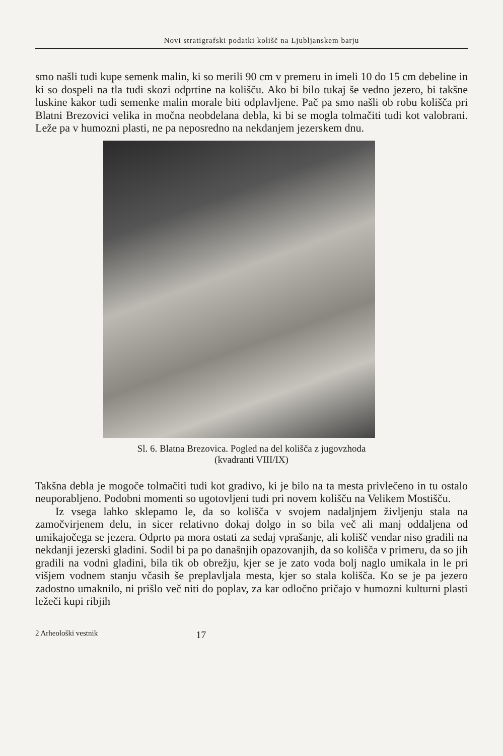Novi stratigrafski podatki kolišč na Ljubljanskem barju
smo našli tudi kupe semenk malin, ki so merili 90 cm v premeru in imeli 10 do 15 cm debeline in ki so dospeli na tla tudi skozi odprtine na kolišču. Ako bi bilo tukaj še vedno jezero, bi takšne luskine kakor tudi semenke malin morale biti odplavljene. Pač pa smo našli ob robu kolišča pri Blatni Brezovici velika in močna neobdelana debla, ki bi se mogla tolmačiti tudi kot valobrani. Leže pa v humozni plasti, ne pa neposredno na nekdanjem jezerskem dnu.
Sl. 6. Blatna Brezovica. Pogled na del kolišča z jugovzhoda
(kvadranti VIII/IX)
Takšna debla je mogoče tolmačiti tudi kot gradivo, ki je bilo na ta mesta privlečeno in tu ostalo neuporabljeno. Podobni momenti so ugotovljeni tudi pri novem kolišču na Velikem Mostišču.
Iz vsega lahko sklepamo le, da so kolišča v svojem nadaljnjem življenju stala na zamočvirjenem delu, in sicer relativno dokaj dolgo in so bila več ali manj oddaljena od umikajočega se jezera. Odprto pa mora ostati za sedaj vprašanje, ali kolišč vendar niso gradili na nekdanji jezerski gladini. Sodil bi pa po današnjih opazovanjih, da so kolišča v primeru, da so jih gradili na vodni gladini, bila tik ob obrežju, kjer se je zato voda bolj naglo umikala in le pri višjem vodnem stanju včasih še preplavljala mesta, kjer so stala kolišča. Ko se je pa jezero zadostno umaknilo, ni prišlo več niti do poplav, za kar odločno pričajo v humozni kulturni plasti ležeči kupi ribjih
2 Arheološki vestnik 17